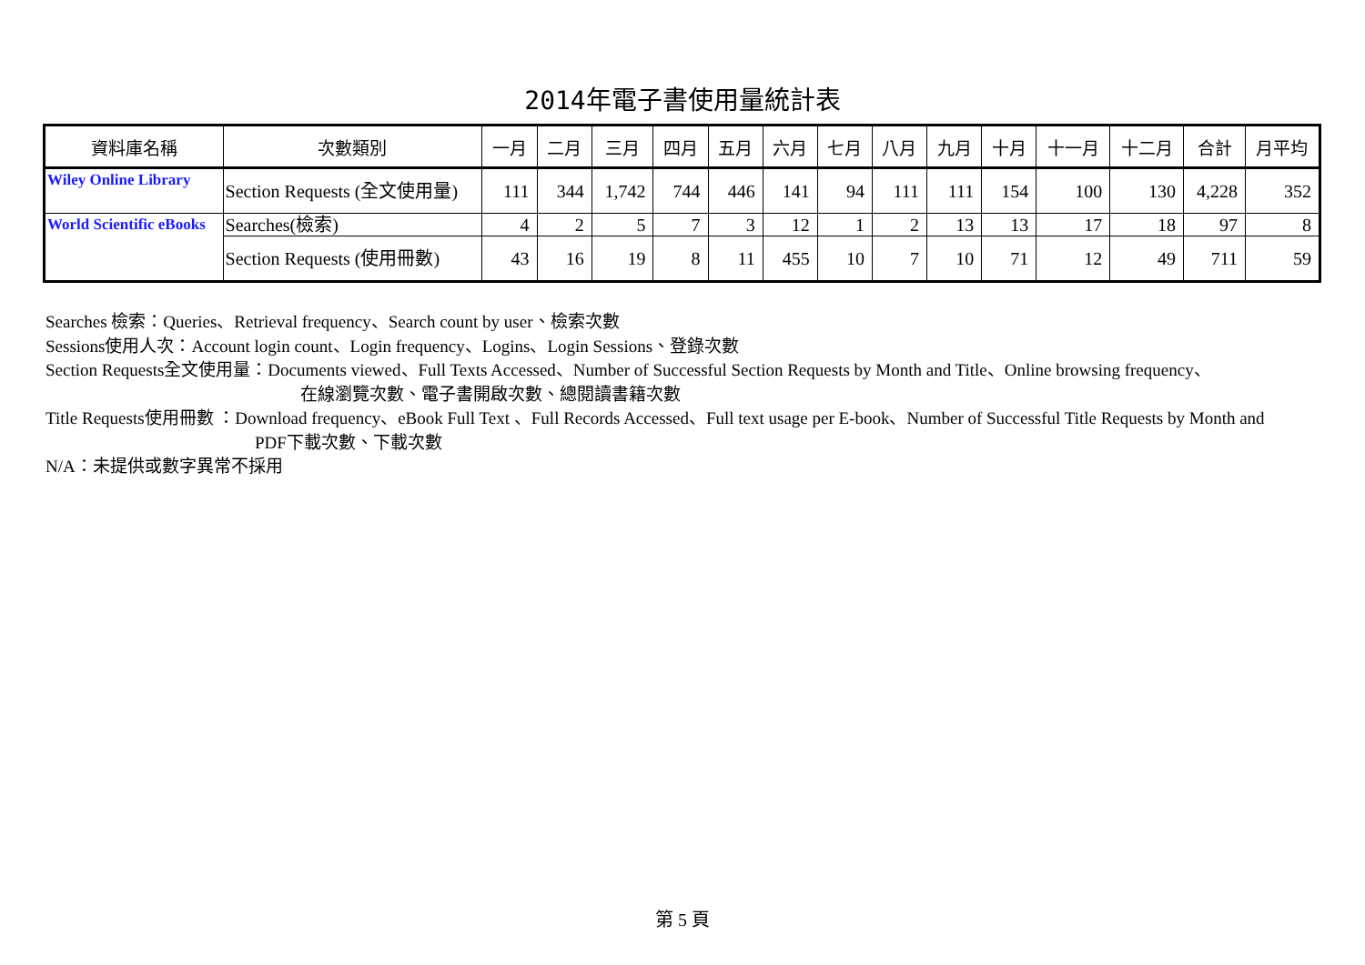2014年電子書使用量統計表
| 資料庫名稱 | 次數類別 | 一月 | 二月 | 三月 | 四月 | 五月 | 六月 | 七月 | 八月 | 九月 | 十月 | 十一月 | 十二月 | 合計 | 月平均 |
| --- | --- | --- | --- | --- | --- | --- | --- | --- | --- | --- | --- | --- | --- | --- | --- |
| Wiley Online Library | Section Requests (全文使用量) | 111 | 344 | 1,742 | 744 | 446 | 141 | 94 | 111 | 111 | 154 | 100 | 130 | 4,228 | 352 |
| World Scientific eBooks | Searches(檢索) | 4 | 2 | 5 | 7 | 3 | 12 | 1 | 2 | 13 | 13 | 17 | 18 | 97 | 8 |
| | Section Requests (使用冊數) | 43 | 16 | 19 | 8 | 11 | 455 | 10 | 7 | 10 | 71 | 12 | 49 | 711 | 59 |
Searches 檢索：Queries、Retrieval frequency、Search count by user、檢索次數
Sessions使用人次：Account login count、Login frequency、Logins、Login Sessions、登錄次數
Section Requests全文使用量：Documents viewed、Full Texts Accessed、Number of Successful Section Requests by Month and Title、Online browsing frequency、
在線瀏覽次數、電子書開啟次數、總閱讀書籍次數
Title Requests使用冊數 ：Download frequency、eBook Full Text 、Full Records Accessed、Full text usage per E-book、Number of Successful Title Requests by Month and
PDF下載次數、下載次數
N/A：未提供或數字異常不採用
第 5 頁